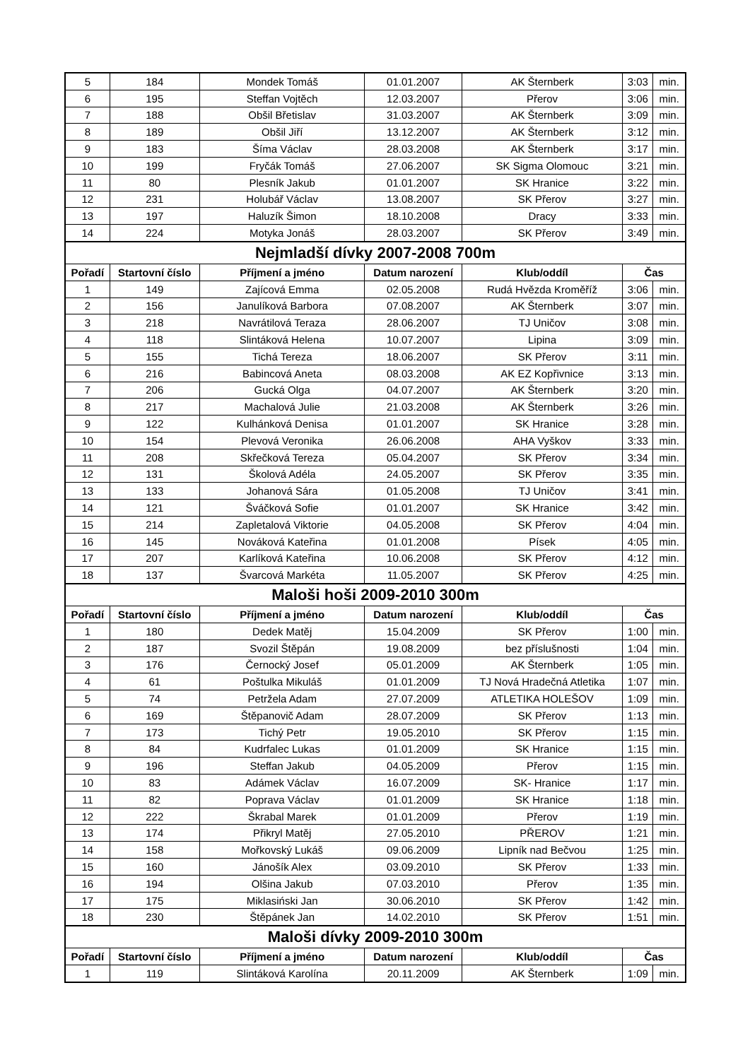| 5 | 184 | Mondek Tomáš | 01.01.2007 | AK Šternberk | 3:03 | min. |
| 6 | 195 | Steffan Vojtěch | 12.03.2007 | Přerov | 3:06 | min. |
| 7 | 188 | Obšil Břetislav | 31.03.2007 | AK Šternberk | 3:09 | min. |
| 8 | 189 | Obšil Jiří | 13.12.2007 | AK Šternberk | 3:12 | min. |
| 9 | 183 | Šíma Václav | 28.03.2008 | AK Šternberk | 3:17 | min. |
| 10 | 199 | Fryčák Tomáš | 27.06.2007 | SK Sigma Olomouc | 3:21 | min. |
| 11 | 80 | Plesník Jakub | 01.01.2007 | SK Hranice | 3:22 | min. |
| 12 | 231 | Holubář Václav | 13.08.2007 | SK Přerov | 3:27 | min. |
| 13 | 197 | Haluzík Šimon | 18.10.2008 | Dracy | 3:33 | min. |
| 14 | 224 | Motyka Jonáš | 28.03.2007 | SK Přerov | 3:49 | min. |
| Nejmladší dívky 2007-2008 700m | | | | | | |
| Pořadí | Startovní číslo | Příjmení a jméno | Datum narození | Klub/oddíl | Čas | |
| 1 | 149 | Zajícová Emma | 02.05.2008 | Rudá Hvězda Kroměříž | 3:06 | min. |
| 2 | 156 | Janulíková Barbora | 07.08.2007 | AK Šternberk | 3:07 | min. |
| 3 | 218 | Navrátilová Teraza | 28.06.2007 | TJ Uničov | 3:08 | min. |
| 4 | 118 | Slintáková Helena | 10.07.2007 | Lipina | 3:09 | min. |
| 5 | 155 | Tichá Tereza | 18.06.2007 | SK Přerov | 3:11 | min. |
| 6 | 216 | Babincová Aneta | 08.03.2008 | AK EZ Kopřivnice | 3:13 | min. |
| 7 | 206 | Gucká Olga | 04.07.2007 | AK Šternberk | 3:20 | min. |
| 8 | 217 | Machalová Julie | 21.03.2008 | AK Šternberk | 3:26 | min. |
| 9 | 122 | Kulhánková Denisa | 01.01.2007 | SK Hranice | 3:28 | min. |
| 10 | 154 | Plevová Veronika | 26.06.2008 | AHA Vyškov | 3:33 | min. |
| 11 | 208 | Skřečková Tereza | 05.04.2007 | SK Přerov | 3:34 | min. |
| 12 | 131 | Školová Adéla | 24.05.2007 | SK Přerov | 3:35 | min. |
| 13 | 133 | Johanová Sára | 01.05.2008 | TJ Uničov | 3:41 | min. |
| 14 | 121 | Šváčková Sofie | 01.01.2007 | SK Hranice | 3:42 | min. |
| 15 | 214 | Zapletalová Viktorie | 04.05.2008 | SK Přerov | 4:04 | min. |
| 16 | 145 | Nováková Kateřina | 01.01.2008 | Písek | 4:05 | min. |
| 17 | 207 | Karlíková Kateřina | 10.06.2008 | SK Přerov | 4:12 | min. |
| 18 | 137 | Švarcová Markéta | 11.05.2007 | SK Přerov | 4:25 | min. |
| Maloši hoši 2009-2010 300m | | | | | | |
| Pořadí | Startovní číslo | Příjmení a jméno | Datum narození | Klub/oddíl | Čas | |
| 1 | 180 | Dedek Matěj | 15.04.2009 | SK Přerov | 1:00 | min. |
| 2 | 187 | Svozil Štěpán | 19.08.2009 | bez příslušnosti | 1:04 | min. |
| 3 | 176 | Černocký Josef | 05.01.2009 | AK Šternberk | 1:05 | min. |
| 4 | 61 | Poštulka Mikuláš | 01.01.2009 | TJ Nová Hradečná Atletika | 1:07 | min. |
| 5 | 74 | Petržela Adam | 27.07.2009 | ATLETIKA HOLEŠOV | 1:09 | min. |
| 6 | 169 | Štěpanovič Adam | 28.07.2009 | SK Přerov | 1:13 | min. |
| 7 | 173 | Tichý Petr | 19.05.2010 | SK Přerov | 1:15 | min. |
| 8 | 84 | Kudrfalec Lukas | 01.01.2009 | SK Hranice | 1:15 | min. |
| 9 | 196 | Steffan Jakub | 04.05.2009 | Přerov | 1:15 | min. |
| 10 | 83 | Adámek Václav | 16.07.2009 | SK- Hranice | 1:17 | min. |
| 11 | 82 | Poprava Václav | 01.01.2009 | SK Hranice | 1:18 | min. |
| 12 | 222 | Škrabal Marek | 01.01.2009 | Přerov | 1:19 | min. |
| 13 | 174 | Přikryl Matěj | 27.05.2010 | PŘEROV | 1:21 | min. |
| 14 | 158 | Mořkovský Lukáš | 09.06.2009 | Lipník nad Bečvou | 1:25 | min. |
| 15 | 160 | Jánošík Alex | 03.09.2010 | SK Přerov | 1:33 | min. |
| 16 | 194 | Olšina Jakub | 07.03.2010 | Přerov | 1:35 | min. |
| 17 | 175 | Miklasiński Jan | 30.06.2010 | SK Přerov | 1:42 | min. |
| 18 | 230 | Štěpánek Jan | 14.02.2010 | SK Přerov | 1:51 | min. |
| Maloši dívky 2009-2010 300m | | | | | | |
| Pořadí | Startovní číslo | Příjmení a jméno | Datum narození | Klub/oddíl | Čas | |
| 1 | 119 | Slintáková Karolína | 20.11.2009 | AK Šternberk | 1:09 | min. |